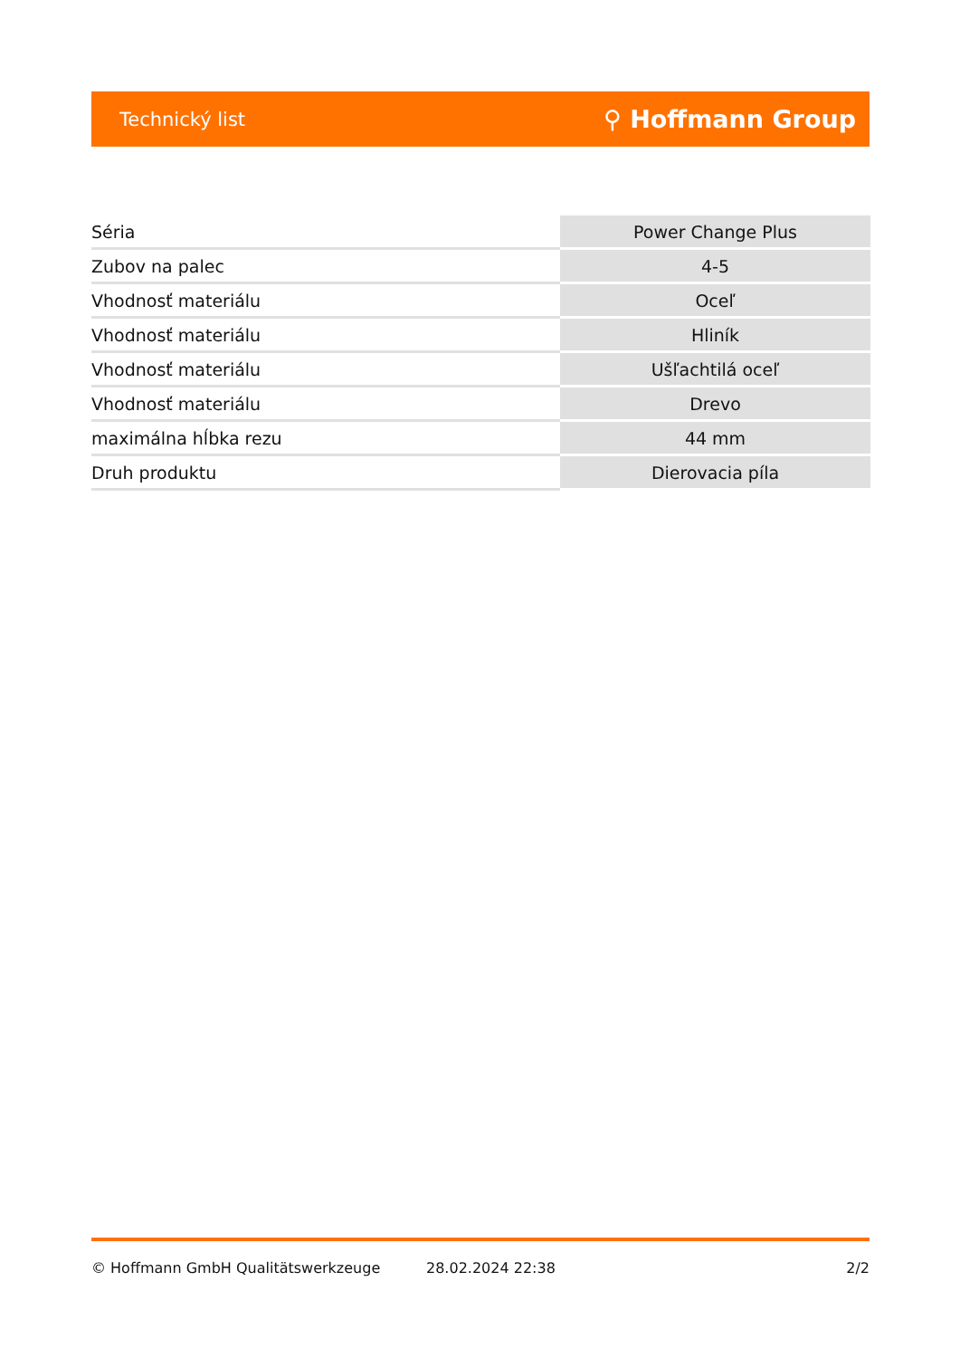Technický list ⚲ Hoffmann Group
| Séria | Power Change Plus |
| Zubov na palec | 4-5 |
| Vhodnosť materiálu | Oceľ |
| Vhodnosť materiálu | Hliník |
| Vhodnosť materiálu | Ušľachtilá oceľ |
| Vhodnosť materiálu | Drevo |
| maximálna hĺbka rezu | 44 mm |
| Druh produktu | Dierovacia píla |
© Hoffmann GmbH Qualitätswerkzeuge 28.02.2024 22:38 2/2